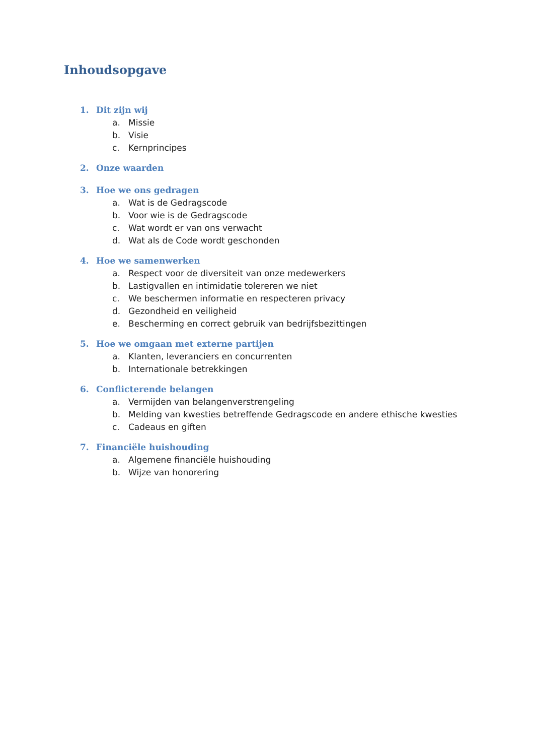Inhoudsopgave
1. Dit zijn wij
a. Missie
b. Visie
c. Kernprincipes
2. Onze waarden
3. Hoe we ons gedragen
a. Wat is de Gedragscode
b. Voor wie is de Gedragscode
c. Wat wordt er van ons verwacht
d. Wat als de Code wordt geschonden
4. Hoe we samenwerken
a. Respect voor de diversiteit van onze medewerkers
b. Lastigvallen en intimidatie tolereren we niet
c. We beschermen informatie en respecteren privacy
d. Gezondheid en veiligheid
e. Bescherming en correct gebruik van bedrijfsbezittingen
5. Hoe we omgaan met externe partijen
a. Klanten, leveranciers en concurrenten
b. Internationale betrekkingen
6. Conflicterende belangen
a. Vermijden van belangenverstrengeling
b. Melding van kwesties betreffende Gedragscode en andere ethische kwesties
c. Cadeaus en giften
7. Financiële huishouding
a. Algemene financiële huishouding
b. Wijze van honorering